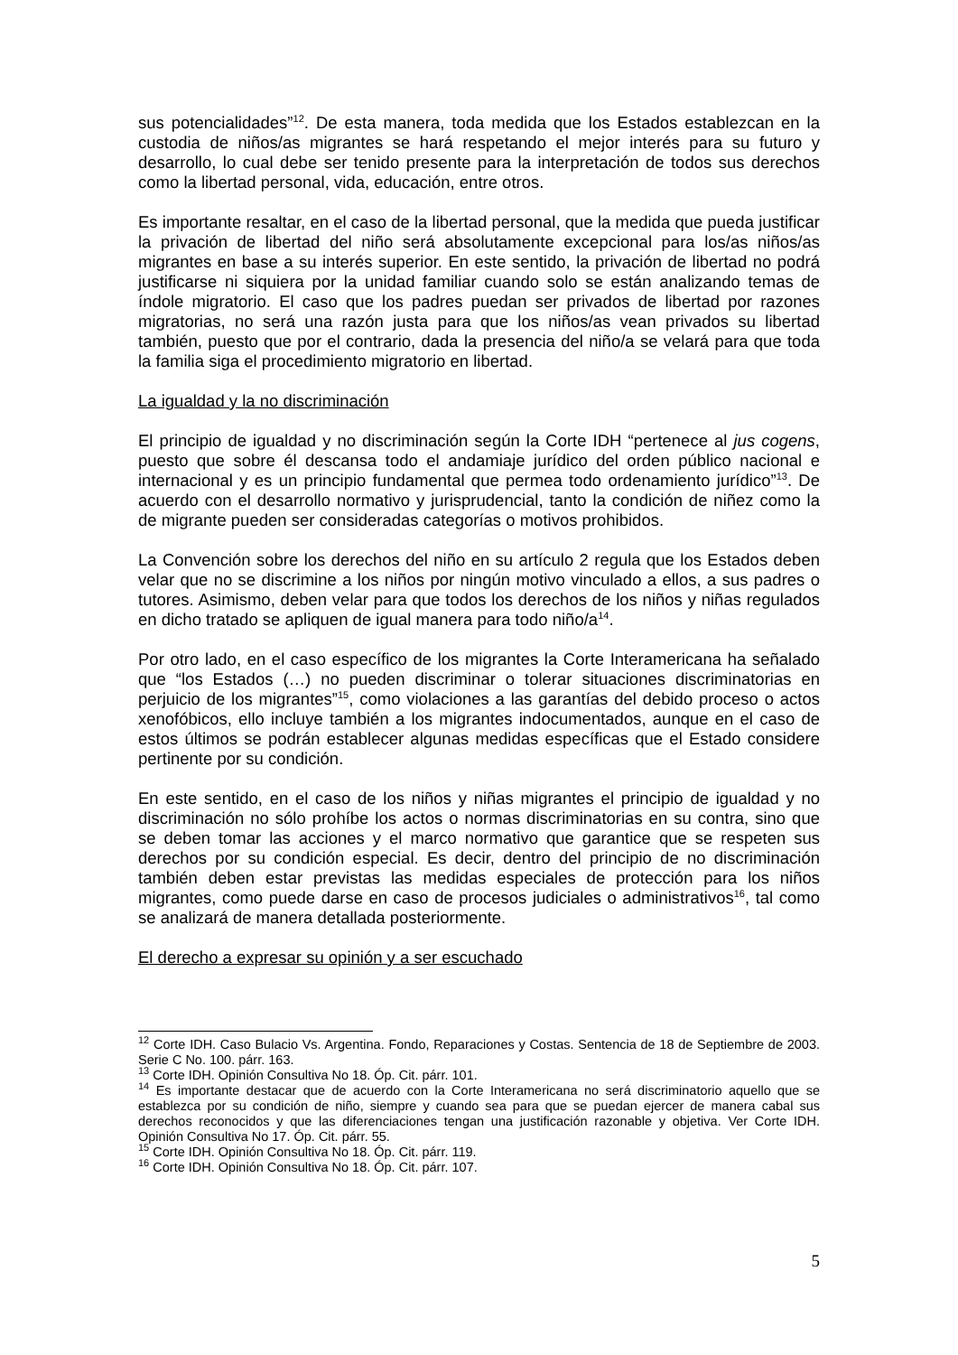sus potencialidades”<sup>12</sup>. De esta manera, toda medida que los Estados establezcan en la custodia de niños/as migrantes se hará respetando el mejor interés para su futuro y desarrollo, lo cual debe ser tenido presente para la interpretación de todos sus derechos como la libertad personal, vida, educación, entre otros.
Es importante resaltar, en el caso de la libertad personal, que la medida que pueda justificar la privación de libertad del niño será absolutamente excepcional para los/as niños/as migrantes en base a su interés superior. En este sentido, la privación de libertad no podrá justificarse ni siquiera por la unidad familiar cuando solo se están analizando temas de índole migratorio. El caso que los padres puedan ser privados de libertad por razones migratorias, no será una razón justa para que los niños/as vean privados su libertad también, puesto que por el contrario, dada la presencia del niño/a se velará para que toda la familia siga el procedimiento migratorio en libertad.
La igualdad y la no discriminación
El principio de igualdad y no discriminación según la Corte IDH “pertenece al jus cogens, puesto que sobre él descansa todo el andamiaje jurídico del orden público nacional e internacional y es un principio fundamental que permea todo ordenamiento jurídico”<sup>13</sup>. De acuerdo con el desarrollo normativo y jurisprudencial, tanto la condición de niñez como la de migrante pueden ser consideradas categorías o motivos prohibidos.
La Convención sobre los derechos del niño en su artículo 2 regula que los Estados deben velar que no se discrimine a los niños por ningún motivo vinculado a ellos, a sus padres o tutores. Asimismo, deben velar para que todos los derechos de los niños y niñas regulados en dicho tratado se apliquen de igual manera para todo niño/a<sup>14</sup>.
Por otro lado, en el caso específico de los migrantes la Corte Interamericana ha señalado que “los Estados (…) no pueden discriminar o tolerar situaciones discriminatorias en perjuicio de los migrantes”<sup>15</sup>, como violaciones a las garantías del debido proceso o actos xenofóbicos, ello incluye también a los migrantes indocumentados, aunque en el caso de estos últimos se podrán establecer algunas medidas específicas que el Estado considere pertinente por su condición.
En este sentido, en el caso de los niños y niñas migrantes el principio de igualdad y no discriminación no sólo prohíbe los actos o normas discriminatorias en su contra, sino que se deben tomar las acciones y el marco normativo que garantice que se respeten sus derechos por su condición especial. Es decir, dentro del principio de no discriminación también deben estar previstas las medidas especiales de protección para los niños migrantes, como puede darse en caso de procesos judiciales o administrativos<sup>16</sup>, tal como se analizará de manera detallada posteriormente.
El derecho a expresar su opinión y a ser escuchado
<sup>12</sup> Corte IDH. Caso Bulacio Vs. Argentina. Fondo, Reparaciones y Costas. Sentencia de 18 de Septiembre de 2003. Serie C No. 100. párr. 163.
<sup>13</sup> Corte IDH. Opinión Consultiva No 18. Óp. Cit. párr. 101.
<sup>14</sup> Es importante destacar que de acuerdo con la Corte Interamericana no será discriminatorio aquello que se establezca por su condición de niño, siempre y cuando sea para que se puedan ejercer de manera cabal sus derechos reconocidos y que las diferenciaciones tengan una justificación razonable y objetiva. Ver Corte IDH. Opinión Consultiva No 17. Óp. Cit. párr. 55.
<sup>15</sup> Corte IDH. Opinión Consultiva No 18. Óp. Cit. párr. 119.
<sup>16</sup> Corte IDH. Opinión Consultiva No 18. Óp. Cit. párr. 107.
5